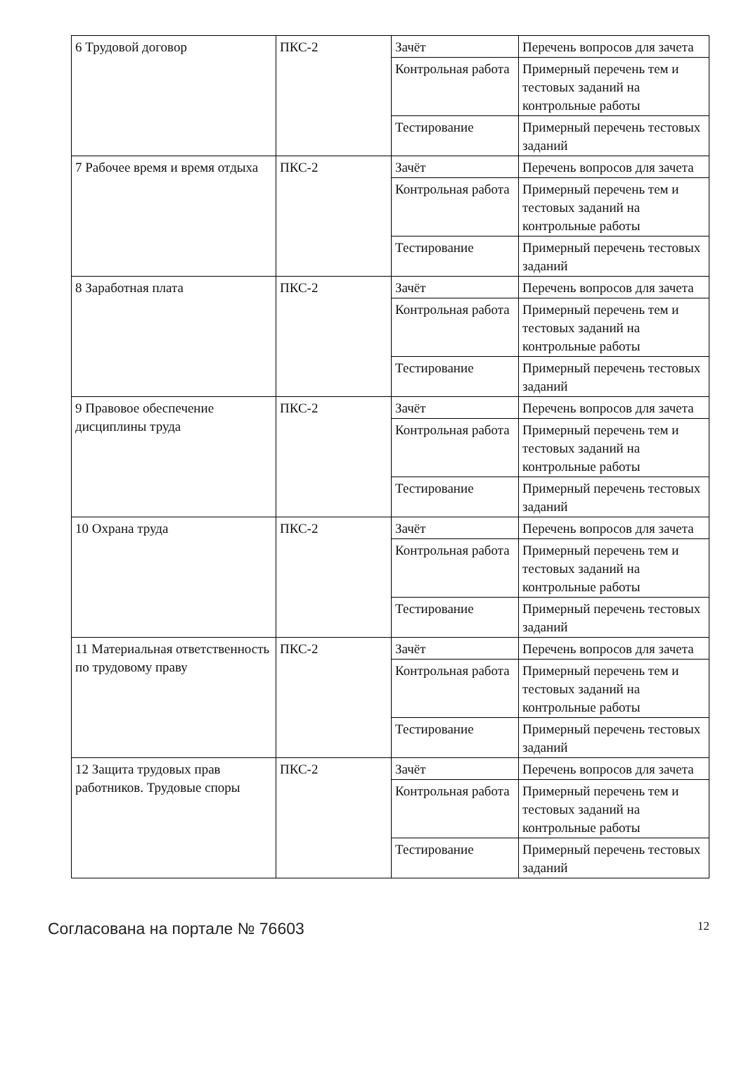| 6 Трудовой договор | ПКС-2 | Зачёт | Перечень вопросов для зачета |
| | | Контрольная работа | Примерный перечень тем и тестовых заданий на контрольные работы |
| | | Тестирование | Примерный перечень тестовых заданий |
| 7 Рабочее время и время отдыха | ПКС-2 | Зачёт | Перечень вопросов для зачета |
| | | Контрольная работа | Примерный перечень тем и тестовых заданий на контрольные работы |
| | | Тестирование | Примерный перечень тестовых заданий |
| 8 Заработная плата | ПКС-2 | Зачёт | Перечень вопросов для зачета |
| | | Контрольная работа | Примерный перечень тем и тестовых заданий на контрольные работы |
| | | Тестирование | Примерный перечень тестовых заданий |
| 9 Правовое обеспечение дисциплины труда | ПКС-2 | Зачёт | Перечень вопросов для зачета |
| | | Контрольная работа | Примерный перечень тем и тестовых заданий на контрольные работы |
| | | Тестирование | Примерный перечень тестовых заданий |
| 10 Охрана труда | ПКС-2 | Зачёт | Перечень вопросов для зачета |
| | | Контрольная работа | Примерный перечень тем и тестовых заданий на контрольные работы |
| | | Тестирование | Примерный перечень тестовых заданий |
| 11 Материальная ответственность по трудовому праву | ПКС-2 | Зачёт | Перечень вопросов для зачета |
| | | Контрольная работа | Примерный перечень тем и тестовых заданий на контрольные работы |
| | | Тестирование | Примерный перечень тестовых заданий |
| 12 Защита трудовых прав работников. Трудовые споры | ПКС-2 | Зачёт | Перечень вопросов для зачета |
| | | Контрольная работа | Примерный перечень тем и тестовых заданий на контрольные работы |
| | | Тестирование | Примерный перечень тестовых заданий |
Согласована на портале № 76603 12